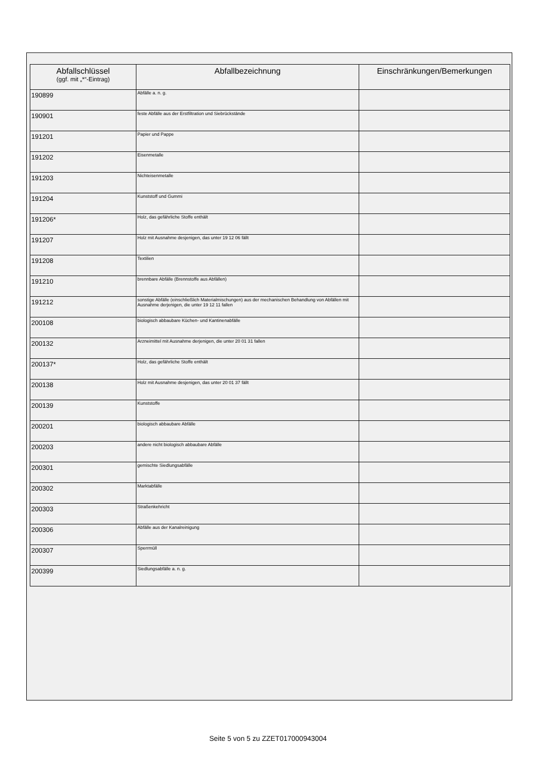| Abfallschlüssel (ggf. mit „*“-Eintrag) | Abfallbezeichnung | Einschränkungen/Bemerkungen |
| --- | --- | --- |
| 190899 | Abfälle a. n. g. | |
| 190901 | feste Abfälle aus der Erstfiltration und Siebrückstände | |
| 191201 | Papier und Pappe | |
| 191202 | Eisenmetalle | |
| 191203 | Nichteisenmetalle | |
| 191204 | Kunststoff und Gummi | |
| 191206* | Holz, das gefährliche Stoffe enthält | |
| 191207 | Holz mit Ausnahme desjenigen, das unter 19 12 06 fällt | |
| 191208 | Textilien | |
| 191210 | brennbare Abfälle (Brennstoffe aus Abfällen) | |
| 191212 | sonstige Abfälle (einschließlich Materialmischungen) aus der mechanischen Behandlung von Abfällen mit Ausnahme derjenigen, die unter 19 12 11 fallen | |
| 200108 | biologisch abbaubare Küchen- und Kantinenabfälle | |
| 200132 | Arzneimittel mit Ausnahme derjenigen, die unter 20 01 31 fallen | |
| 200137* | Holz, das gefährliche Stoffe enthält | |
| 200138 | Holz mit Ausnahme desjenigen, das unter 20 01 37 fällt | |
| 200139 | Kunststoffe | |
| 200201 | biologisch abbaubare Abfälle | |
| 200203 | andere nicht biologisch abbaubare Abfälle | |
| 200301 | gemischte Siedlungsabfälle | |
| 200302 | Marktabfälle | |
| 200303 | Straßenkehricht | |
| 200306 | Abfälle aus der Kanalreinigung | |
| 200307 | Sperrmüll | |
| 200399 | Siedlungsabfälle a. n. g. | |
Seite 5 von 5 zu ZZET017000943004